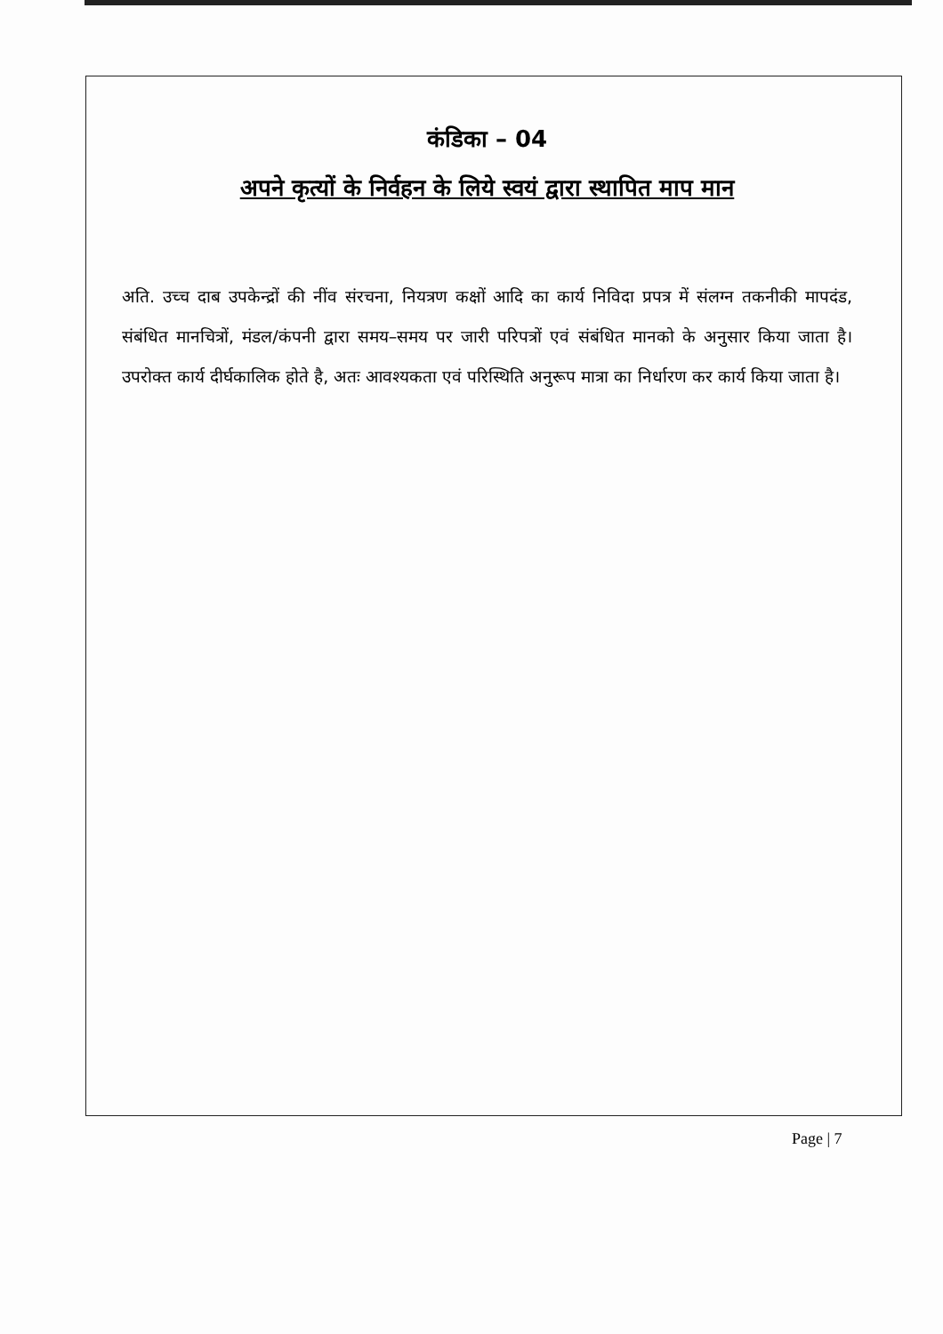कंडिका – 04
अपने कृत्यों के निर्वहन के लिये स्वयं द्वारा स्थापित माप मान
अति. उच्च दाब उपकेन्द्रों की नींव संरचना, नियत्रण कक्षों आदि का कार्य निविदा प्रपत्र में संलग्न तकनीकी मापदंड, संबंधित मानचित्रों, मंडल/कंपनी द्वारा समय–समय पर जारी परिपत्रों एवं संबंधित मानको के अनुसार किया जाता है। उपरोक्त कार्य दीर्घकालिक होते है, अतः आवश्यकता एवं परिस्थिति अनुरूप मात्रा का निर्धारण कर कार्य किया जाता है।
Page | 7